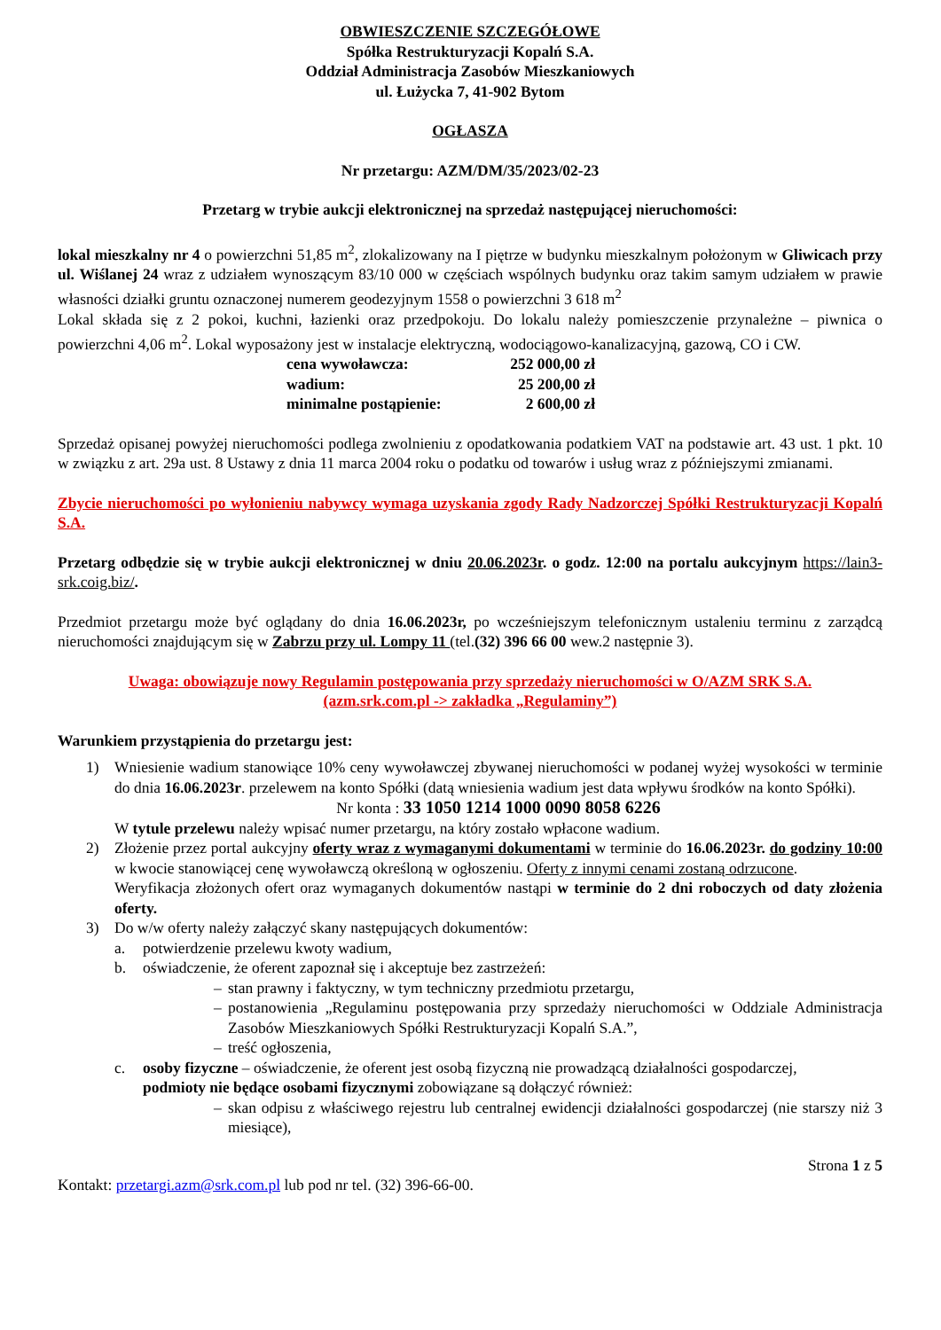OBWIESZCZENIE SZCZEGÓŁOWE
Spółka Restrukturyzacji Kopalń S.A.
Oddział Administracja Zasobów Mieszkaniowych
ul. Łużycka 7, 41-902 Bytom
OGŁASZA
Nr przetargu: AZM/DM/35/2023/02-23
Przetarg w trybie aukcji elektronicznej na sprzedaż następującej nieruchomości:
lokal mieszkalny nr 4 o powierzchni 51,85 m<sup>2</sup>, zlokalizowany na I piętrze w budynku mieszkalnym położonym w Gliwicach przy ul. Wiślanej 24 wraz z udziałem wynoszącym 83/10 000 w częściach wspólnych budynku oraz takim samym udziałem w prawie własności działki gruntu oznaczonej numerem geodezyjnym 1558 o powierzchni 3 618 m<sup>2</sup>
Lokal składa się z 2 pokoi, kuchni, łazienki oraz przedpokoju. Do lokalu należy pomieszczenie przynależne – piwnica o powierzchni 4,06 m<sup>2</sup>. Lokal wyposażony jest w instalacje elektryczną, wodociągowo-kanalizacyjną, gazową, CO i CW.
| cena wywoławcza: | 252 000,00 zł |
| wadium: | 25 200,00 zł |
| minimalne postąpienie: | 2 600,00 zł |
Sprzedaż opisanej powyżej nieruchomości podlega zwolnieniu z opodatkowania podatkiem VAT na podstawie art. 43 ust. 1 pkt. 10 w związku z art. 29a ust. 8 Ustawy z dnia 11 marca 2004 roku o podatku od towarów i usług wraz z późniejszymi zmianami.
Zbycie nieruchomości po wyłonieniu nabywcy wymaga uzyskania zgody Rady Nadzorczej Spółki Restrukturyzacji Kopalń S.A.
Przetarg odbędzie się w trybie aukcji elektronicznej w dniu 20.06.2023r. o godz. 12:00 na portalu aukcyjnym https://lain3-srk.coig.biz/.
Przedmiot przetargu może być oglądany do dnia 16.06.2023r, po wcześniejszym telefonicznym ustaleniu terminu z zarządcą nieruchomości znajdującym się w Zabrzu przy ul. Lompy 11 (tel.(32) 396 66 00 wew.2 następnie 3).
Uwaga: obowiązuje nowy Regulamin postępowania przy sprzedaży nieruchomości w O/AZM SRK S.A.
(azm.srk.com.pl -> zakładka „Regulaminy”)
Warunkiem przystąpienia do przetargu jest:
1) Wniesienie wadium stanowiące 10% ceny wywoławczej zbywanej nieruchomości w podanej wyżej wysokości w terminie do dnia 16.06.2023r. przelewem na konto Spółki (datą wniesienia wadium jest data wpływu środków na konto Spółki).
Nr konta : 33 1050 1214 1000 0090 8058 6226
W tytule przelewu należy wpisać numer przetargu, na który zostało wpłacone wadium.
2) Złożenie przez portal aukcyjny oferty wraz z wymaganymi dokumentami w terminie do 16.06.2023r. do godziny 10:00 w kwocie stanowiącej cenę wywoławczą określoną w ogłoszeniu. Oferty z innymi cenami zostaną odrzucone.
Weryfikacja złożonych ofert oraz wymaganych dokumentów nastąpi w terminie do 2 dni roboczych od daty złożenia oferty.
3) Do w/w oferty należy załączyć skany następujących dokumentów:
a. potwierdzenie przelewu kwoty wadium,
b. oświadczenie, że oferent zapoznał się i akceptuje bez zastrzeżeń:
– stan prawny i faktyczny, w tym techniczny przedmiotu przetargu,
– postanowienia „Regulaminu postępowania przy sprzedaży nieruchomości w Oddziale Administracja Zasobów Mieszkaniowych Spółki Restrukturyzacji Kopalń S.A.”,
– treść ogłoszenia,
c. osoby fizyczne – oświadczenie, że oferent jest osobą fizyczną nie prowadzącą działalności gospodarczej,
podmioty nie będące osobami fizycznymi zobowiązane są dołączyć również:
– skan odpisu z właściwego rejestru lub centralnej ewidencji działalności gospodarczej (nie starszy niż 3 miesiące),
Strona 1 z 5
Kontakt: przetargi.azm@srk.com.pl lub pod nr tel. (32) 396-66-00.